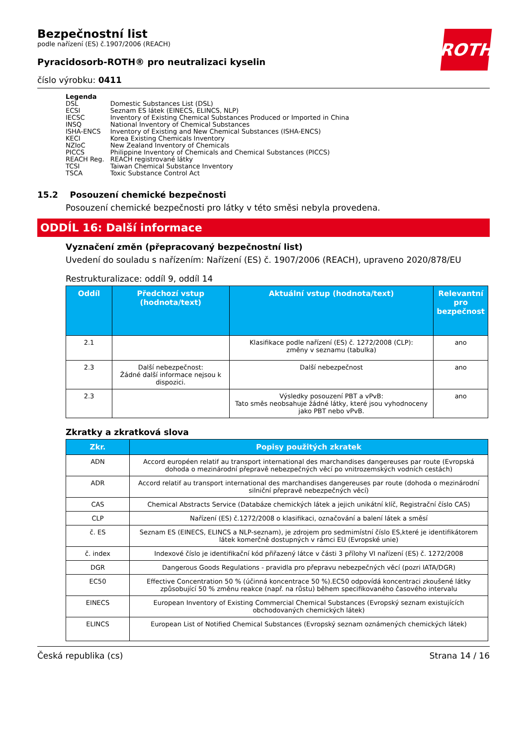ROTH
Bezpečnostní list
podle nařízení (ES) č.1907/2006 (REACH)
Pyracidosorb-ROTH® pro neutralizaci kyselin
číslo výrobku: 0411
Legenda
| DSL | Domestic Substances List (DSL) |
| ECSI | Seznam ES látek (EINECS, ELINCS, NLP) |
| IECSC | Inventory of Existing Chemical Substances Produced or Imported in China |
| INSQ | National Inventory of Chemical Substances |
| ISHA-ENCS | Inventory of Existing and New Chemical Substances (ISHA-ENCS) |
| KECI | Korea Existing Chemicals Inventory |
| NZIoC | New Zealand Inventory of Chemicals |
| PICCS | Philippine Inventory of Chemicals and Chemical Substances (PICCS) |
| REACH Reg. | REACH registrované látky |
| TCSI | Taiwan Chemical Substance Inventory |
| TSCA | Toxic Substance Control Act |
15.2 Posouzení chemické bezpečnosti
Posouzení chemické bezpečnosti pro látky v této směsi nebyla provedena.
ODDÍL 16: Další informace
Vyznačení změn (přepracovaný bezpečnostní list)
Uvedení do souladu s nařízením: Nařízení (ES) č. 1907/2006 (REACH), upraveno 2020/878/EU
Restrukturalizace: oddíl 9, oddíl 14
| Oddíl | Předchozí vstup (hodnota/text) | Aktuální vstup (hodnota/text) | Relevantní pro bezpečnost |
| --- | --- | --- | --- |
| 2.1 | | Klasifikace podle nařízení (ES) č. 1272/2008 (CLP): změny v seznamu (tabulka) | ano |
| 2.3 | Další nebezpečnost: Žádné další informace nejsou k dispozici. | Další nebezpečnost | ano |
| 2.3 | | Výsledky posouzení PBT a vPvB: Tato směs neobsahuje žádné látky, které jsou vyhodnoceny jako PBT nebo vPvB. | ano |
Zkratky a zkratková slova
| Zkr. | Popisy použitých zkratek |
| --- | --- |
| ADN | Accord européen relatif au transport international des marchandises dangereuses par route (Evropská dohoda o mezinárodní přepravě nebezpečných věcí po vnitrozemských vodních cestách) |
| ADR | Accord relatif au transport international des marchandises dangereuses par route (dohoda o mezinárodní silniční přepravě nebezpečných věcí) |
| CAS | Chemical Abstracts Service (Databáze chemických látek a jejich unikátní klíč, Registrační číslo CAS) |
| CLP | Nařízení (ES) č.1272/2008 o klasifikaci, označování a balení látek a směsí |
| č. ES | Seznam ES (EINECS, ELINCS a NLP-seznam), je zdrojem pro sedmimístní číslo ES,které je identifikátorem látek komerčně dostupných v rámci EU (Evropské unie) |
| č. index | Indexové číslo je identifikační kód přiřazený látce v části 3 přílohy VI nařízení (ES) č. 1272/2008 |
| DGR | Dangerous Goods Regulations - pravidla pro přepravu nebezpečných věcí (pozri IATA/DGR) |
| EC50 | Effective Concentration 50 % (účinná koncentrace 50 %).EC50 odpovídá koncentraci zkoušené látky způsobující 50 % změnu reakce (např. na růstu) během specifikovaného časového intervalu |
| EINECS | European Inventory of Existing Commercial Chemical Substances (Evropský seznam existujících obchodovaných chemických látek) |
| ELINCS | European List of Notified Chemical Substances (Evropský seznam oznámených chemických látek) |
Česká republika (cs) Strana 14 / 16